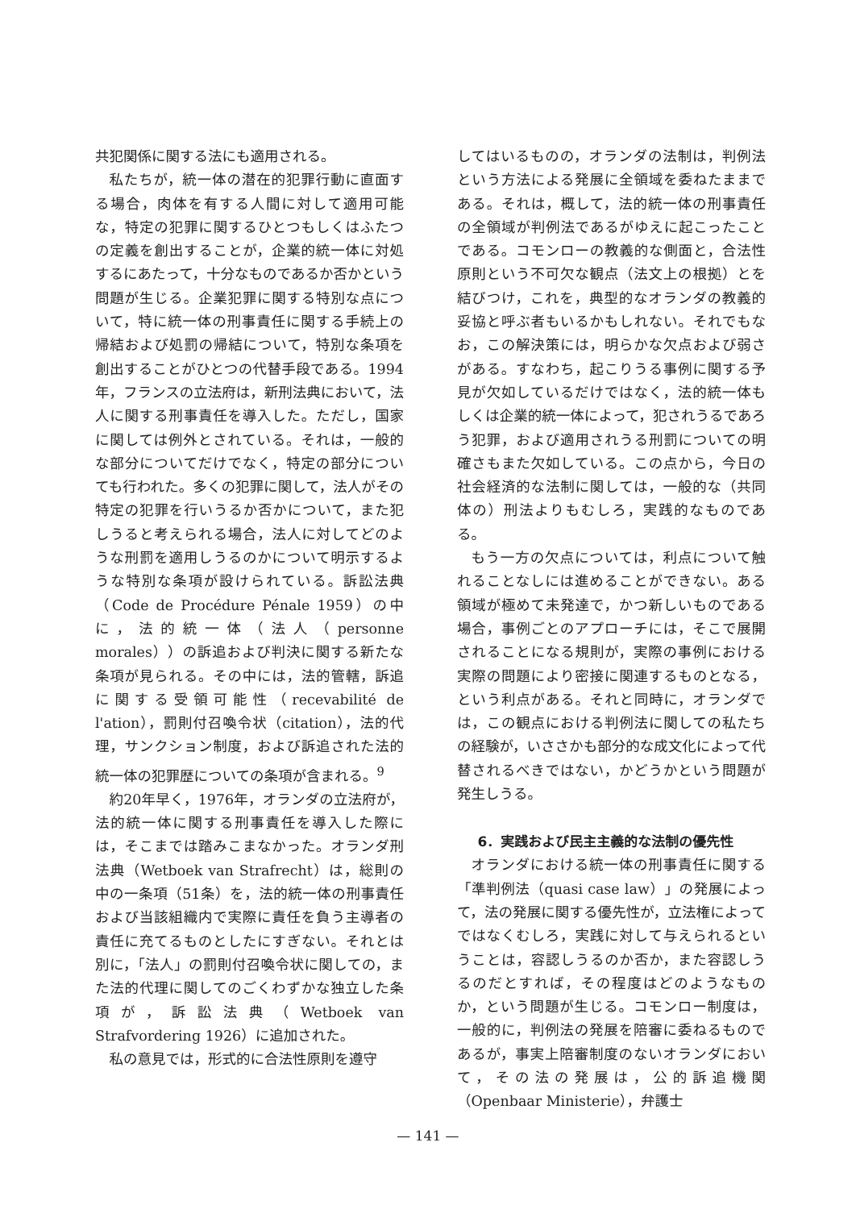共犯関係に関する法にも適用される。
私たちが，統一体の潜在的犯罪行動に直面する場合，肉体を有する人間に対して適用可能な，特定の犯罪に関するひとつもしくはふたつの定義を創出することが，企業的統一体に対処するにあたって，十分なものであるか否かという問題が生じる。企業犯罪に関する特別な点について，特に統一体の刑事責任に関する手続上の帰結および処罰の帰結について，特別な条項を創出することがひとつの代替手段である。1994年，フランスの立法府は，新刑法典において，法人に関する刑事責任を導入した。ただし，国家に関しては例外とされている。それは，一般的な部分についてだけでなく，特定の部分についても行われた。多くの犯罪に関して，法人がその特定の犯罪を行いうるか否かについて，また犯しうると考えられる場合，法人に対してどのような刑罰を適用しうるのかについて明示するような特別な条項が設けられている。訴訟法典（Code de Procédure Pénale 1959）の中に，法的統一体（法人（personne morales））の訴追および判決に関する新たな条項が見られる。その中には，法的管轄，訴追に関する受領可能性（recevabilité de l'ation），罰則付召喚令状（citation），法的代理，サンクション制度，および訴追された法的統一体の犯罪歴についての条項が含まれる。<sup>9</sup>
約20年早く，1976年，オランダの立法府が，法的統一体に関する刑事責任を導入した際には，そこまでは踏みこまなかった。オランダ刑法典（Wetboek van Strafrecht）は，総則の中の一条項（51条）を，法的統一体の刑事責任および当該組織内で実際に責任を負う主導者の責任に充てるものとしたにすぎない。それとは別に，「法人」の罰則付召喚令状に関しての，また法的代理に関してのごくわずかな独立した条項が，訴訟法典（Wetboek van Strafvordering 1926）に追加された。
私の意見では，形式的に合法性原則を遵守
してはいるものの，オランダの法制は，判例法という方法による発展に全領域を委ねたままである。それは，概して，法的統一体の刑事責任の全領域が判例法であるがゆえに起こったことである。コモンローの教義的な側面と，合法性原則という不可欠な観点（法文上の根拠）とを結びつけ，これを，典型的なオランダの教義的妥協と呼ぶ者もいるかもしれない。それでもなお，この解決策には，明らかな欠点および弱さがある。すなわち，起こりうる事例に関する予見が欠如しているだけではなく，法的統一体もしくは企業的統一体によって，犯されうるであろう犯罪，および適用されうる刑罰についての明確さもまた欠如している。この点から，今日の社会経済的な法制に関しては，一般的な（共同体の）刑法よりもむしろ，実践的なものである。
もう一方の欠点については，利点について触れることなしには進めることができない。ある領域が極めて未発達で，かつ新しいものである場合，事例ごとのアプローチには，そこで展開されることになる規則が，実際の事例における実際の問題により密接に関連するものとなる，という利点がある。それと同時に，オランダでは，この観点における判例法に関しての私たちの経験が，いささかも部分的な成文化によって代替されるべきではない，かどうかという問題が発生しうる。
6．実践および民主主義的な法制の優先性
オランダにおける統一体の刑事責任に関する「準判例法（quasi case law）」の発展によって，法の発展に関する優先性が，立法権によってではなくむしろ，実践に対して与えられるということは，容認しうるのか否か，また容認しうるのだとすれば，その程度はどのようなものか，という問題が生じる。コモンロー制度は，一般的に，判例法の発展を陪審に委ねるものであるが，事実上陪審制度のないオランダにおいて，その法の発展は，公的訴追機関（Openbaar Ministerie），弁護士
— 141 —